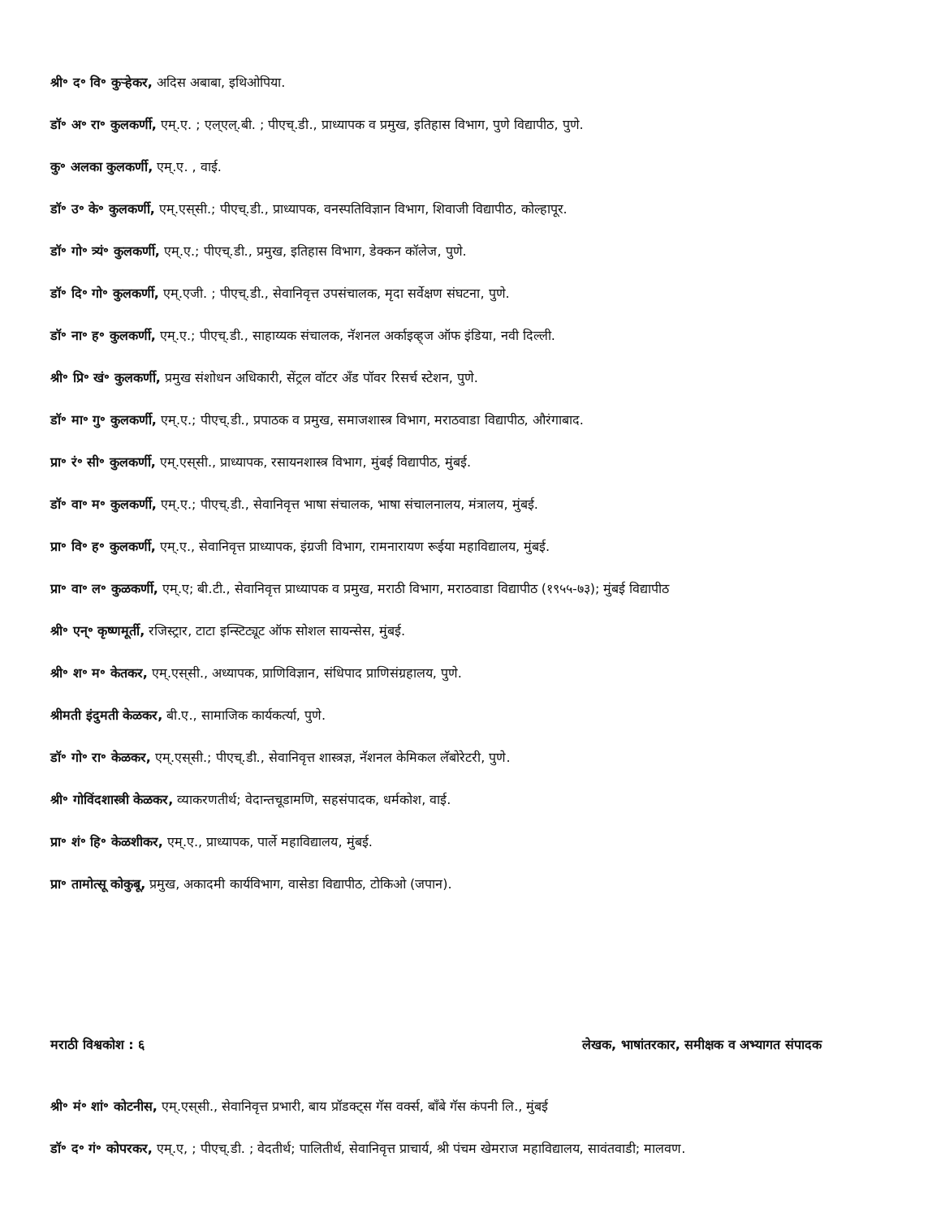श्री॰ द॰ वि॰ कुऱ्हेकर, अदिस अबाबा, इथिओपिया.
डॉ॰ अ॰ रा॰ कुलकर्णी, एम्.ए. ; एल्‌एल्.बी. ; पीएच्.डी., प्राध्यापक व प्रमुख, इतिहास विभाग, पुणे विद्यापीठ, पुणे.
कु॰ अलका कुलकर्णी, एम्.ए. , वाई.
डॉ॰ उ॰ के॰ कुलकर्णी, एम्.एस्‌सी.; पीएच्.डी., प्राध्यापक, वनस्पतिविज्ञान विभाग, शिवाजी विद्यापीठ, कोल्हापूर.
डॉ॰ गो॰ त्र्यं॰ कुलकर्णी, एम्.ए.; पीएच्.डी., प्रमुख, इतिहास विभाग, डेक्कन कॉलेज, पुणे.
डॉ॰ दि॰ गो॰ कुलकर्णी, एम्.एजी. ; पीएच्.डी., सेवानिवृत्त उपसंचालक, मृदा सर्वेक्षण संघटना, पुणे.
डॉ॰ ना॰ ह॰ कुलकर्णी, एम्.ए.; पीएच्.डी., साहाय्यक संचालक, नॅशनल अर्काइव्ह्‌ज ऑफ इंडिया, नवी दिल्ली.
श्री॰ प्रि॰ खं॰ कुलकर्णी, प्रमुख संशोधन अधिकारी, सेंट्रल वॉटर अँड पॉवर रिसर्च स्टेशन, पुणे.
डॉ॰ मा॰ गु॰ कुलकर्णी, एम्.ए.; पीएच्.डी., प्रपाठक व प्रमुख, समाजशास्त्र विभाग, मराठवाडा विद्यापीठ, औरंगाबाद.
प्रा॰ रं॰ सी॰ कुलकर्णी, एम्.एस्‌सी., प्राध्यापक, रसायनशास्त्र विभाग, मुंबई विद्यापीठ, मुंबई.
डॉ॰ वा॰ म॰ कुलकर्णी, एम्.ए.; पीएच्.डी., सेवानिवृत्त भाषा संचालक, भाषा संचालनालय, मंत्रालय, मुंबई.
प्रा॰ वि॰ ह॰ कुलकर्णी, एम्.ए., सेवानिवृत्त प्राध्यापक, इंग्रजी विभाग, रामनारायण रूईया महाविद्यालय, मुंबई.
प्रा॰ वा॰ ल॰ कुळकर्णी, एम्.ए; बी.टी., सेवानिवृत्त प्राध्यापक व प्रमुख, मराठी विभाग, मराठवाडा विद्यापीठ (१९५५-७३); मुंबई विद्यापीठ
श्री॰ एन्॰ कृष्णमूर्ती, रजिस्ट्रार, टाटा इन्स्टिट्यूट ऑफ सोशल सायन्सेस, मुंबई.
श्री॰ श॰ म॰ केतकर, एम्.एस्‌सी., अध्यापक, प्राणिविज्ञान, संधिपाद प्राणिसंग्रहालय, पुणे.
श्रीमती इंदुमती केळकर, बी.ए., सामाजिक कार्यकर्त्या, पुणे.
डॉ॰ गो॰ रा॰ केळकर, एम्.एस्‌सी.; पीएच्.डी., सेवानिवृत्त शास्त्रज्ञ, नॅशनल केमिकल लॅबोरेटरी, पुणे.
श्री॰ गोविंदशास्त्री केळकर, व्याकरणतीर्थ; वेदान्तचूडामणि, सहसंपादक, धर्मकोश, वाई.
प्रा॰ शं॰ हि॰ केळशीकर, एम्.ए., प्राध्यापक, पार्ले महाविद्यालय, मुंबई.
प्रा॰ तामोत्सू कोकुबू, प्रमुख, अकादमी कार्यविभाग, वासेडा विद्यापीठ, टोकिओ (जपान).
मराठी विश्वकोश : ६ लेखक, भाषांतरकार, समीक्षक व अभ्यागत संपादक
श्री॰ मं॰ शां॰ कोटनीस, एम्.एस्‌सी., सेवानिवृत्त प्रभारी, बाय प्रॉडक्ट्‌स गॅस वर्क्स, बाँबे गॅस कंपनी लि., मुंबई
डॉ॰ द॰ गं॰ कोपरकर, एम्.ए, ; पीएच्.डी. ; वेदतीर्थ; पालितीर्थ, सेवानिवृत्त प्राचार्य, श्री पंचम खेमराज महाविद्यालय, सावंतवाडी; मालवण.